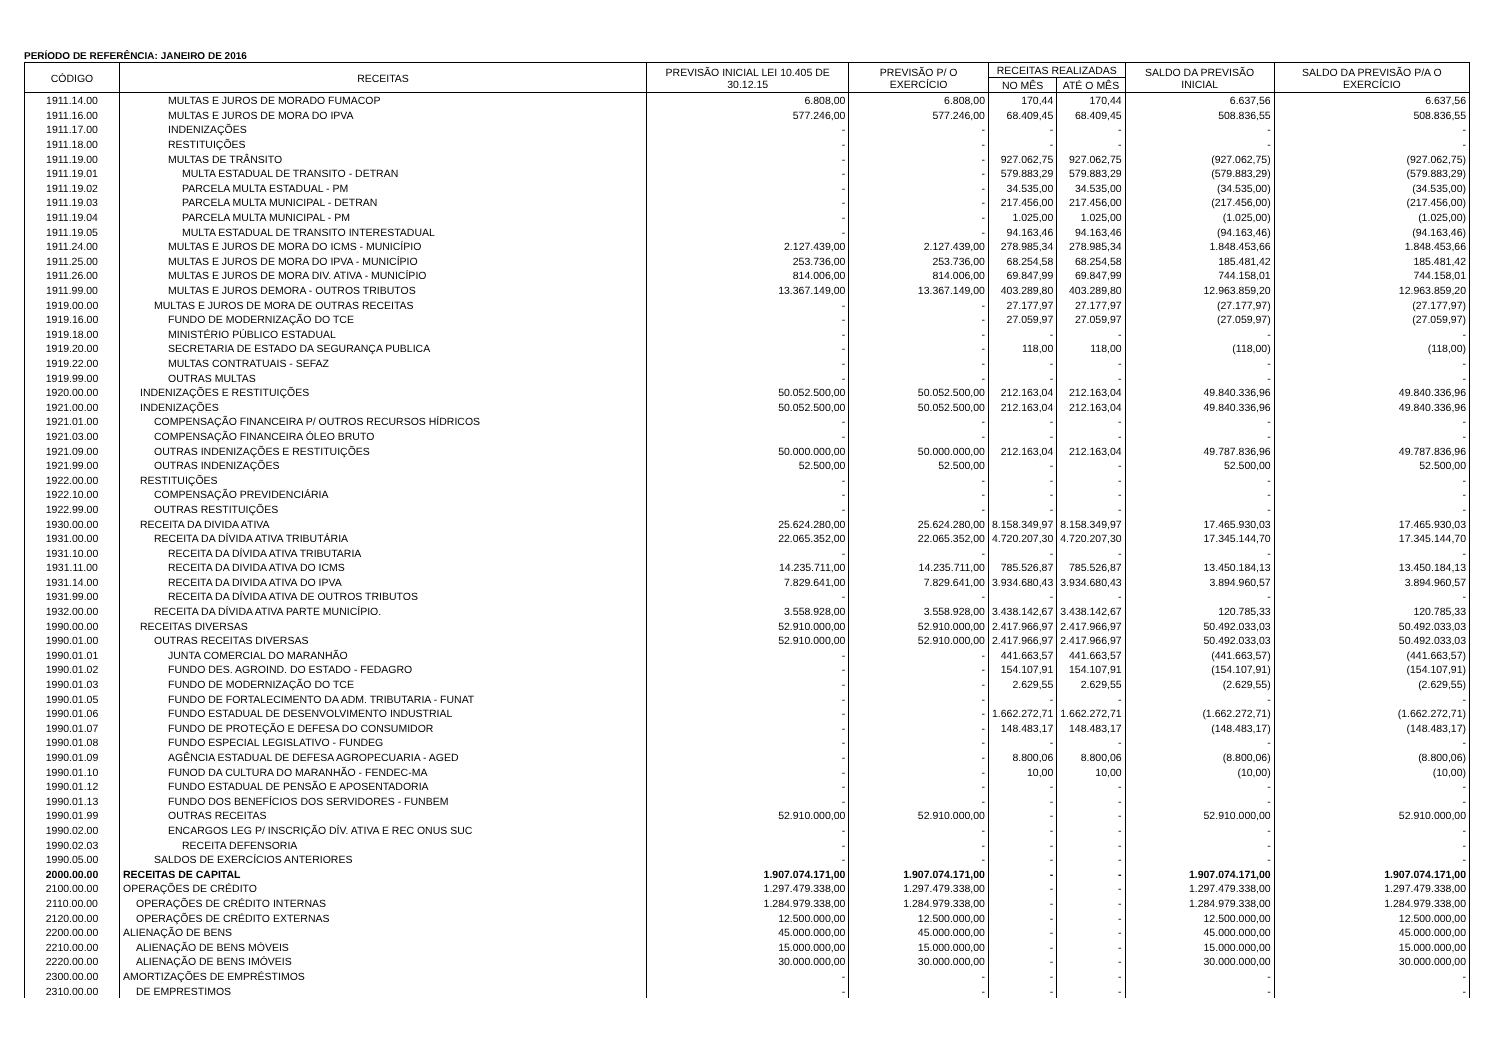PERÍODO DE REFERÊNCIA: JANEIRO DE 2016
| CÓDIGO | RECEITAS | PREVISÃO INICIAL LEI 10.405 DE 30.12.15 | PREVISÃO P/ O EXERCÍCIO | RECEITAS REALIZADAS | | SALDO DA PREVISÃO INICIAL | SALDO DA PREVISÃO P/A O EXERCÍCIO |
| --- | --- | --- | --- | --- | --- | --- | --- |
| | | | | NO MÊS | ATÉ O MÊS | | |
| 1911.14.00 | MULTAS E JUROS DE MORADO FUMACOP | 6.808,00 | 6.808,00 | 170,44 | 170,44 | 6.637,56 | 6.637,56 |
| 1911.16.00 | MULTAS E JUROS DE MORA DO IPVA | 577.246,00 | 577.246,00 | 68.409,45 | 68.409,45 | 508.836,55 | 508.836,55 |
| 1911.17.00 | INDENIZAÇÕES | - | - | - | - | - | - |
| 1911.18.00 | RESTITUIÇÕES | - | - | - | - | - | - |
| 1911.19.00 | MULTAS DE TRÂNSITO | - | - | 927.062,75 | 927.062,75 | (927.062,75) | (927.062,75) |
| 1911.19.01 | MULTA ESTADUAL DE TRANSITO - DETRAN | - | - | 579.883,29 | 579.883,29 | (579.883,29) | (579.883,29) |
| 1911.19.02 | PARCELA MULTA ESTADUAL - PM | - | - | 34.535,00 | 34.535,00 | (34.535,00) | (34.535,00) |
| 1911.19.03 | PARCELA MULTA MUNICIPAL - DETRAN | - | - | 217.456,00 | 217.456,00 | (217.456,00) | (217.456,00) |
| 1911.19.04 | PARCELA MULTA MUNICIPAL - PM | - | - | 1.025,00 | 1.025,00 | (1.025,00) | (1.025,00) |
| 1911.19.05 | MULTA ESTADUAL DE TRANSITO INTERESTADUAL | - | - | 94.163,46 | 94.163,46 | (94.163,46) | (94.163,46) |
| 1911.24.00 | MULTAS E JUROS DE MORA DO ICMS - MUNICÍPIO | 2.127.439,00 | 2.127.439,00 | 278.985,34 | 278.985,34 | 1.848.453,66 | 1.848.453,66 |
| 1911.25.00 | MULTAS E JUROS DE MORA DO IPVA - MUNICÍPIO | 253.736,00 | 253.736,00 | 68.254,58 | 68.254,58 | 185.481,42 | 185.481,42 |
| 1911.26.00 | MULTAS E JUROS DE MORA DIV. ATIVA - MUNICÍPIO | 814.006,00 | 814.006,00 | 69.847,99 | 69.847,99 | 744.158,01 | 744.158,01 |
| 1911.99.00 | MULTAS E JUROS DEMORA - OUTROS TRIBUTOS | 13.367.149,00 | 13.367.149,00 | 403.289,80 | 403.289,80 | 12.963.859,20 | 12.963.859,20 |
| 1919.00.00 | MULTAS E JUROS DE MORA DE OUTRAS RECEITAS | - | - | 27.177,97 | 27.177,97 | (27.177,97) | (27.177,97) |
| 1919.16.00 | FUNDO DE MODERNIZAÇÃO DO TCE | - | - | 27.059,97 | 27.059,97 | (27.059,97) | (27.059,97) |
| 1919.18.00 | MINISTÉRIO PÚBLICO ESTADUAL | - | - | - | - | - | - |
| 1919.20.00 | SECRETARIA DE ESTADO DA SEGURANÇA PUBLICA | - | - | 118,00 | 118,00 | (118,00) | (118,00) |
| 1919.22.00 | MULTAS CONTRATUAIS - SEFAZ | - | - | - | - | - | - |
| 1919.99.00 | OUTRAS MULTAS | - | - | - | - | - | - |
| 1920.00.00 | INDENIZAÇÕES E RESTITUIÇÕES | 50.052.500,00 | 50.052.500,00 | 212.163,04 | 212.163,04 | 49.840.336,96 | 49.840.336,96 |
| 1921.00.00 | INDENIZAÇÕES | 50.052.500,00 | 50.052.500,00 | 212.163,04 | 212.163,04 | 49.840.336,96 | 49.840.336,96 |
| 1921.01.00 | COMPENSAÇÃO FINANCEIRA P/ OUTROS RECURSOS HÍDRICOS | - | - | - | - | - | - |
| 1921.03.00 | COMPENSAÇÃO FINANCEIRA ÓLEO BRUTO | - | - | - | - | - | - |
| 1921.09.00 | OUTRAS INDENIZAÇÕES E RESTITUIÇÕES | 50.000.000,00 | 50.000.000,00 | 212.163,04 | 212.163,04 | 49.787.836,96 | 49.787.836,96 |
| 1921.99.00 | OUTRAS INDENIZAÇÕES | 52.500,00 | 52.500,00 | - | - | 52.500,00 | 52.500,00 |
| 1922.00.00 | RESTITUIÇÕES | - | - | - | - | - | - |
| 1922.10.00 | COMPENSAÇÃO PREVIDENCIÁRIA | - | - | - | - | - | - |
| 1922.99.00 | OUTRAS RESTITUIÇÕES | - | - | - | - | - | - |
| 1930.00.00 | RECEITA DA DIVIDA ATIVA | 25.624.280,00 | 25.624.280,00 | 8.158.349,97 | 8.158.349,97 | 17.465.930,03 | 17.465.930,03 |
| 1931.00.00 | RECEITA DA DÍVIDA ATIVA TRIBUTÁRIA | 22.065.352,00 | 22.065.352,00 | 4.720.207,30 | 4.720.207,30 | 17.345.144,70 | 17.345.144,70 |
| 1931.10.00 | RECEITA DA DÍVIDA ATIVA TRIBUTARIA | - | - | - | - | - | - |
| 1931.11.00 | RECEITA DA DIVIDA ATIVA DO ICMS | 14.235.711,00 | 14.235.711,00 | 785.526,87 | 785.526,87 | 13.450.184,13 | 13.450.184,13 |
| 1931.14.00 | RECEITA DA DIVIDA ATIVA DO IPVA | 7.829.641,00 | 7.829.641,00 | 3.934.680,43 | 3.934.680,43 | 3.894.960,57 | 3.894.960,57 |
| 1931.99.00 | RECEITA DA DÍVIDA ATIVA DE OUTROS TRIBUTOS | - | - | - | - | - | - |
| 1932.00.00 | RECEITA DA DÍVIDA ATIVA PARTE MUNICÍPIO. | 3.558.928,00 | 3.558.928,00 | 3.438.142,67 | 3.438.142,67 | 120.785,33 | 120.785,33 |
| 1990.00.00 | RECEITAS DIVERSAS | 52.910.000,00 | 52.910.000,00 | 2.417.966,97 | 2.417.966,97 | 50.492.033,03 | 50.492.033,03 |
| 1990.01.00 | OUTRAS RECEITAS DIVERSAS | 52.910.000,00 | 52.910.000,00 | 2.417.966,97 | 2.417.966,97 | 50.492.033,03 | 50.492.033,03 |
| 1990.01.01 | JUNTA COMERCIAL DO MARANHÃO | - | - | 441.663,57 | 441.663,57 | (441.663,57) | (441.663,57) |
| 1990.01.02 | FUNDO DES. AGROIND. DO ESTADO - FEDAGRO | - | - | 154.107,91 | 154.107,91 | (154.107,91) | (154.107,91) |
| 1990.01.03 | FUNDO DE MODERNIZAÇÃO DO TCE | - | - | 2.629,55 | 2.629,55 | (2.629,55) | (2.629,55) |
| 1990.01.05 | FUNDO DE FORTALECIMENTO DA ADM. TRIBUTARIA - FUNAT | - | - | - | - | - | - |
| 1990.01.06 | FUNDO ESTADUAL DE DESENVOLVIMENTO INDUSTRIAL | - | - | 1.662.272,71 | 1.662.272,71 | (1.662.272,71) | (1.662.272,71) |
| 1990.01.07 | FUNDO DE PROTEÇÃO E DEFESA DO CONSUMIDOR | - | - | 148.483,17 | 148.483,17 | (148.483,17) | (148.483,17) |
| 1990.01.08 | FUNDO ESPECIAL LEGISLATIVO - FUNDEG | - | - | - | - | - | - |
| 1990.01.09 | AGÊNCIA ESTADUAL DE DEFESA AGROPECUARIA - AGED | - | - | 8.800,06 | 8.800,06 | (8.800,06) | (8.800,06) |
| 1990.01.10 | FUNOD DA CULTURA DO MARANHÃO - FENDEC-MA | - | - | 10,00 | 10,00 | (10,00) | (10,00) |
| 1990.01.12 | FUNDO ESTADUAL DE PENSÃO E APOSENTADORIA | - | - | - | - | - | - |
| 1990.01.13 | FUNDO DOS BENEFÍCIOS DOS SERVIDORES - FUNBEM | - | - | - | - | - | - |
| 1990.01.99 | OUTRAS RECEITAS | 52.910.000,00 | 52.910.000,00 | - | - | 52.910.000,00 | 52.910.000,00 |
| 1990.02.00 | ENCARGOS LEG P/ INSCRIÇÃO DÍV. ATIVA E REC ONUS SUC | - | - | - | - | - | - |
| 1990.02.03 | RECEITA DEFENSORIA | - | - | - | - | - | - |
| 1990.05.00 | SALDOS DE EXERCÍCIOS ANTERIORES | - | - | - | - | - | - |
| 2000.00.00 | RECEITAS DE CAPITAL | 1.907.074.171,00 | 1.907.074.171,00 | - | - | 1.907.074.171,00 | 1.907.074.171,00 |
| 2100.00.00 | OPERAÇÕES DE CRÉDITO | 1.297.479.338,00 | 1.297.479.338,00 | - | - | 1.297.479.338,00 | 1.297.479.338,00 |
| 2110.00.00 | OPERAÇÕES DE CRÉDITO INTERNAS | 1.284.979.338,00 | 1.284.979.338,00 | - | - | 1.284.979.338,00 | 1.284.979.338,00 |
| 2120.00.00 | OPERAÇÕES DE CRÉDITO EXTERNAS | 12.500.000,00 | 12.500.000,00 | - | - | 12.500.000,00 | 12.500.000,00 |
| 2200.00.00 | ALIENAÇÃO DE BENS | 45.000.000,00 | 45.000.000,00 | - | - | 45.000.000,00 | 45.000.000,00 |
| 2210.00.00 | ALIENAÇÃO DE BENS MÓVEIS | 15.000.000,00 | 15.000.000,00 | - | - | 15.000.000,00 | 15.000.000,00 |
| 2220.00.00 | ALIENAÇÃO DE BENS IMÓVEIS | 30.000.000,00 | 30.000.000,00 | - | - | 30.000.000,00 | 30.000.000,00 |
| 2300.00.00 | AMORTIZAÇÕES DE EMPRÉSTIMOS | - | - | - | - | - | - |
| 2310.00.00 | DE EMPRESTIMOS | - | - | - | - | - | - |